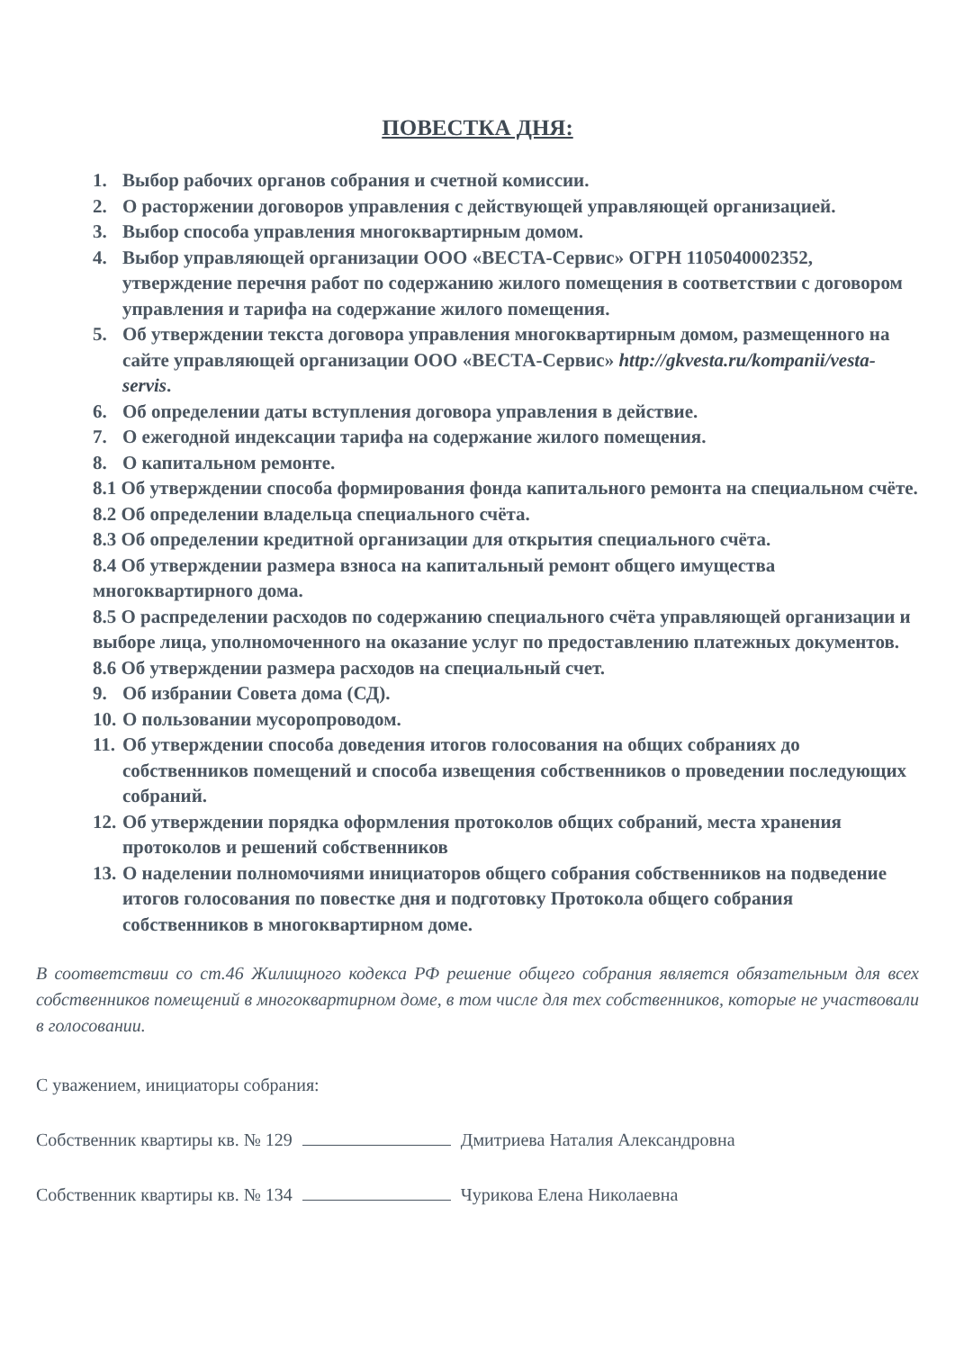ПОВЕСТКА ДНЯ:
1. Выбор рабочих органов собрания и счетной комиссии.
2. О расторжении договоров управления с действующей управляющей организацией.
3. Выбор способа управления многоквартирным домом.
4. Выбор управляющей организации ООО «ВЕСТА-Сервис» ОГРН 1105040002352, утверждение перечня работ по содержанию жилого помещения в соответствии с договором управления и тарифа на содержание жилого помещения.
5. Об утверждении текста договора управления многоквартирным домом, размещенного на сайте управляющей организации ООО «ВЕСТА-Сервис» http://gkvesta.ru/kompanii/vesta-servis.
6. Об определении даты вступления договора управления в действие.
7. О ежегодной индексации тарифа на содержание жилого помещения.
8. О капитальном ремонте.
8.1 Об утверждении способа формирования фонда капитального ремонта на специальном счёте.
8.2 Об определении владельца специального счёта.
8.3 Об определении кредитной организации для открытия специального счёта.
8.4 Об утверждении размера взноса на капитальный ремонт общего имущества многоквартирного дома.
8.5 О распределении расходов по содержанию специального счёта управляющей организации и выборе лица, уполномоченного на оказание услуг по предоставлению платежных документов.
8.6 Об утверждении размера расходов на специальный счет.
9. Об избрании Совета дома (СД).
10. О пользовании мусоропроводом.
11. Об утверждении способа доведения итогов голосования на общих собраниях до собственников помещений и способа извещения собственников о проведении последующих собраний.
12. Об утверждении порядка оформления протоколов общих собраний, места хранения протоколов и решений собственников
13. О наделении полномочиями инициаторов общего собрания собственников на подведение итогов голосования по повестке дня и подготовку Протокола общего собрания собственников в многоквартирном доме.
В соответствии со ст.46 Жилищного кодекса РФ решение общего собрания является обязательным для всех собственников помещений в многоквартирном доме, в том числе для тех собственников, которые не участвовали в голосовании.
С уважением, инициаторы собрания:
Собственник квартиры кв. № 129 Дмитриева Наталия Александровна
Собственник квартиры кв. № 134 Чурикова Елена Николаевна